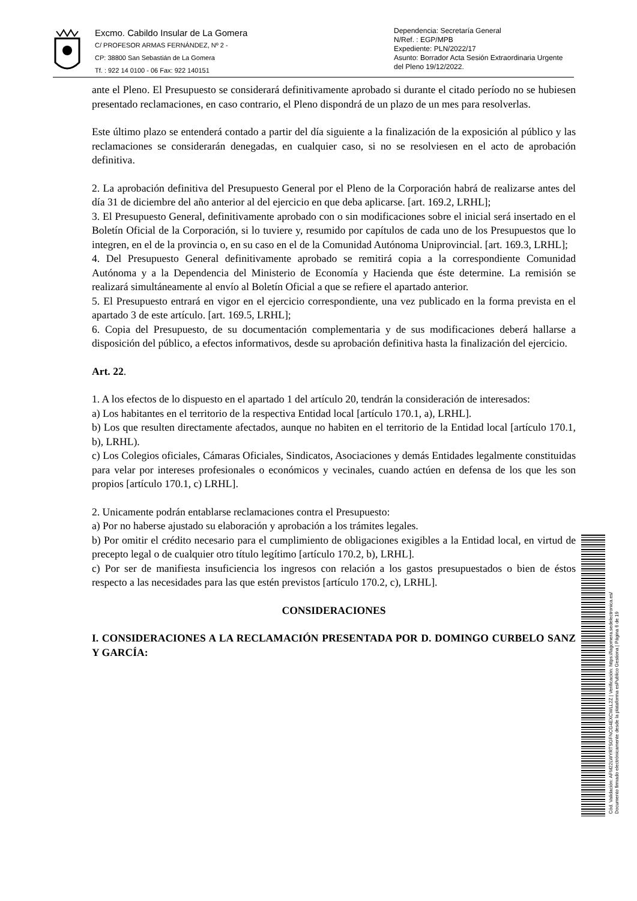Excmo. Cabildo Insular de La Gomera
C/ PROFESOR ARMAS FERNÁNDEZ, Nº 2 -
CP: 38800 San Sebastián de La Gomera
Tf. : 922 14 0100 - 06 Fax: 922 140151
Dependencia: Secretaría General
N/Ref. : EGP/MPB
Expediente: PLN/2022/17
Asunto: Borrador Acta Sesión Extraordinaria Urgente del Pleno 19/12/2022.
ante el Pleno. El Presupuesto se considerará definitivamente aprobado si durante el citado período no se hubiesen presentado reclamaciones, en caso contrario, el Pleno dispondrá de un plazo de un mes para resolverlas.
Este último plazo se entenderá contado a partir del día siguiente a la finalización de la exposición al público y las reclamaciones se considerarán denegadas, en cualquier caso, si no se resolviesen en el acto de aprobación definitiva.
2. La aprobación definitiva del Presupuesto General por el Pleno de la Corporación habrá de realizarse antes del día 31 de diciembre del año anterior al del ejercicio en que deba aplicarse. [art. 169.2, LRHL];
3. El Presupuesto General, definitivamente aprobado con o sin modificaciones sobre el inicial será insertado en el Boletín Oficial de la Corporación, si lo tuviere y, resumido por capítulos de cada uno de los Presupuestos que lo integren, en el de la provincia o, en su caso en el de la Comunidad Autónoma Uniprovincial. [art. 169.3, LRHL];
4. Del Presupuesto General definitivamente aprobado se remitirá copia a la correspondiente Comunidad Autónoma y a la Dependencia del Ministerio de Economía y Hacienda que éste determine. La remisión se realizará simultáneamente al envío al Boletín Oficial a que se refiere el apartado anterior.
5. El Presupuesto entrará en vigor en el ejercicio correspondiente, una vez publicado en la forma prevista en el apartado 3 de este artículo. [art. 169.5, LRHL];
6. Copia del Presupuesto, de su documentación complementaria y de sus modificaciones deberá hallarse a disposición del público, a efectos informativos, desde su aprobación definitiva hasta la finalización del ejercicio.
Art. 22.
1. A los efectos de lo dispuesto en el apartado 1 del artículo 20, tendrán la consideración de interesados:
a) Los habitantes en el territorio de la respectiva Entidad local [artículo 170.1, a), LRHL].
b) Los que resulten directamente afectados, aunque no habiten en el territorio de la Entidad local [artículo 170.1, b), LRHL).
c) Los Colegios oficiales, Cámaras Oficiales, Sindicatos, Asociaciones y demás Entidades legalmente constituidas para velar por intereses profesionales o económicos y vecinales, cuando actúen en defensa de los que les son propios [artículo 170.1, c) LRHL].
2. Unicamente podrán entablarse reclamaciones contra el Presupuesto:
a) Por no haberse ajustado su elaboración y aprobación a los trámites legales.
b) Por omitir el crédito necesario para el cumplimiento de obligaciones exigibles a la Entidad local, en virtud de precepto legal o de cualquier otro título legítimo [artículo 170.2, b), LRHL].
c) Por ser de manifiesta insuficiencia los ingresos con relación a los gastos presupuestados o bien de éstos respecto a las necesidades para las que estén previstos [artículo 170.2, c), LRHL].
CONSIDERACIONES
I. CONSIDERACIONES A LA RECLAMACIÓN PRESENTADA POR D. DOMINGO CURBELO SANZ Y GARCÍA:
Cód. Validación: AFM22LWYRTSGFNCG4EXCWLL2Z | Verificación: https://lagomera.sedelectronica.es/
Documento firmado electrónicamente desde la plataforma esPublico Gestiona | Página 6 de 19